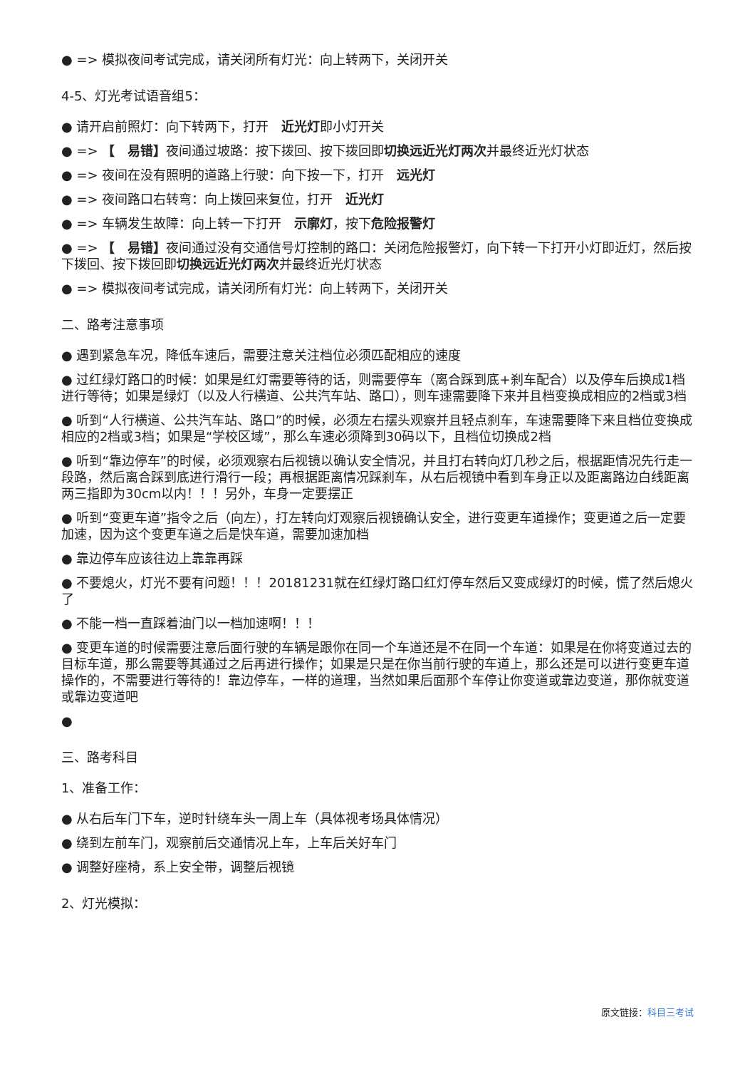● => 模拟夜间考试完成，请关闭所有灯光：向上转两下，关闭开关
4-5、灯光考试语音组5：
● 请开启前照灯：向下转两下，打开　近光灯即小灯开关
● => 【　易错】夜间通过坡路：按下拨回、按下拨回即切换远近光灯两次并最终近光灯状态
● => 夜间在没有照明的道路上行驶：向下按一下，打开　远光灯
● => 夜间路口右转弯：向上拨回来复位，打开　近光灯
● => 车辆发生故障：向上转一下打开　示廓灯，按下危险报警灯
● => 【　易错】夜间通过没有交通信号灯控制的路口：关闭危险报警灯，向下转一下打开小灯即近灯，然后按下拨回、按下拨回即切换远近光灯两次并最终近光灯状态
● => 模拟夜间考试完成，请关闭所有灯光：向上转两下，关闭开关
二、路考注意事项
● 遇到紧急车况，降低车速后，需要注意关注档位必须匹配相应的速度
● 过红绿灯路口的时候：如果是红灯需要等待的话，则需要停车（离合踩到底+刹车配合）以及停车后换成1档进行等待；如果是绿灯（以及人行横道、公共汽车站、路口），则车速需要降下来并且档变换成相应的2档或3档
● 听到“人行横道、公共汽车站、路口”的时候，必须左右摆头观察并且轻点刹车，车速需要降下来且档位变换成相应的2档或3档；如果是“学校区域”，那么车速必须降到30码以下，且档位切换成2档
● 听到“靠边停车”的时候，必须观察右后视镜以确认安全情况，并且打右转向灯几秒之后，根据距情况先行走一段路，然后离合踩到底进行滑行一段；再根据距离情况踩刹车，从右后视镜中看到车身正以及距离路边白线距离两三指即为30cm以内！！！另外，车身一定要摆正
● 听到“变更车道”指令之后（向左），打左转向灯观察后视镜确认安全，进行变更车道操作；变更道之后一定要加速，因为这个变更车道之后是快车道，需要加速加档
● 靠边停车应该往边上靠靠再踩
● 不要熄火，灯光不要有问题！！！20181231就在红绿灯路口红灯停车然后又变成绿灯的时候，慌了然后熄火了
● 不能一档一直踩着油门以一档加速啊！！！
● 变更车道的时候需要注意后面行驶的车辆是跟你在同一个车道还是不在同一个车道：如果是在你将变道过去的目标车道，那么需要等其通过之后再进行操作；如果是只是在你当前行驶的车道上，那么还是可以进行变更车道操作的，不需要进行等待的！靠边停车，一样的道理，当然如果后面那个车停让你变道或靠边变道，那你就变道或靠边变道吧
●
三、路考科目
1、准备工作：
● 从右后车门下车，逆时针绕车头一周上车（具体视考场具体情况）
● 绕到左前车门，观察前后交通情况上车，上车后关好车门
● 调整好座椅，系上安全带，调整后视镜
2、灯光模拟：
原文链接：科目三考试